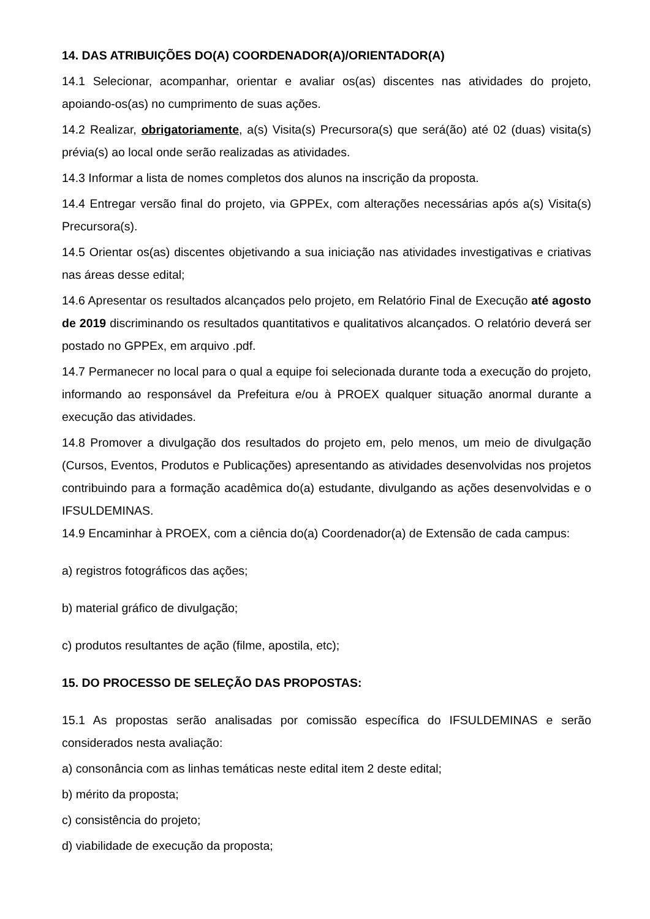14. DAS ATRIBUIÇÕES DO(A) COORDENADOR(A)/ORIENTADOR(A)
14.1 Selecionar, acompanhar, orientar e avaliar os(as) discentes nas atividades do projeto, apoiando-os(as) no cumprimento de suas ações.
14.2 Realizar, obrigatoriamente, a(s) Visita(s) Precursora(s) que será(ão) até 02 (duas) visita(s) prévia(s) ao local onde serão realizadas as atividades.
14.3 Informar a lista de nomes completos dos alunos na inscrição da proposta.
14.4 Entregar versão final do projeto, via GPPEx, com alterações necessárias após a(s) Visita(s) Precursora(s).
14.5 Orientar os(as) discentes objetivando a sua iniciação nas atividades investigativas e criativas nas áreas desse edital;
14.6 Apresentar os resultados alcançados pelo projeto, em Relatório Final de Execução até agosto de 2019 discriminando os resultados quantitativos e qualitativos alcançados. O relatório deverá ser postado no GPPEx, em arquivo .pdf.
14.7 Permanecer no local para o qual a equipe foi selecionada durante toda a execução do projeto, informando ao responsável da Prefeitura e/ou à PROEX qualquer situação anormal durante a execução das atividades.
14.8 Promover a divulgação dos resultados do projeto em, pelo menos, um meio de divulgação (Cursos, Eventos, Produtos e Publicações) apresentando as atividades desenvolvidas nos projetos contribuindo para a formação acadêmica do(a) estudante, divulgando as ações desenvolvidas e o IFSULDEMINAS.
14.9 Encaminhar à PROEX, com a ciência do(a) Coordenador(a) de Extensão de cada campus:
a) registros fotográficos das ações;
b) material gráfico de divulgação;
c) produtos resultantes de ação (filme, apostila, etc);
15. DO PROCESSO DE SELEÇÃO DAS PROPOSTAS:
15.1 As propostas serão analisadas por comissão específica do IFSULDEMINAS e serão considerados nesta avaliação:
a) consonância com as linhas temáticas neste edital item 2 deste edital;
b) mérito da proposta;
c) consistência do projeto;
d) viabilidade de execução da proposta;